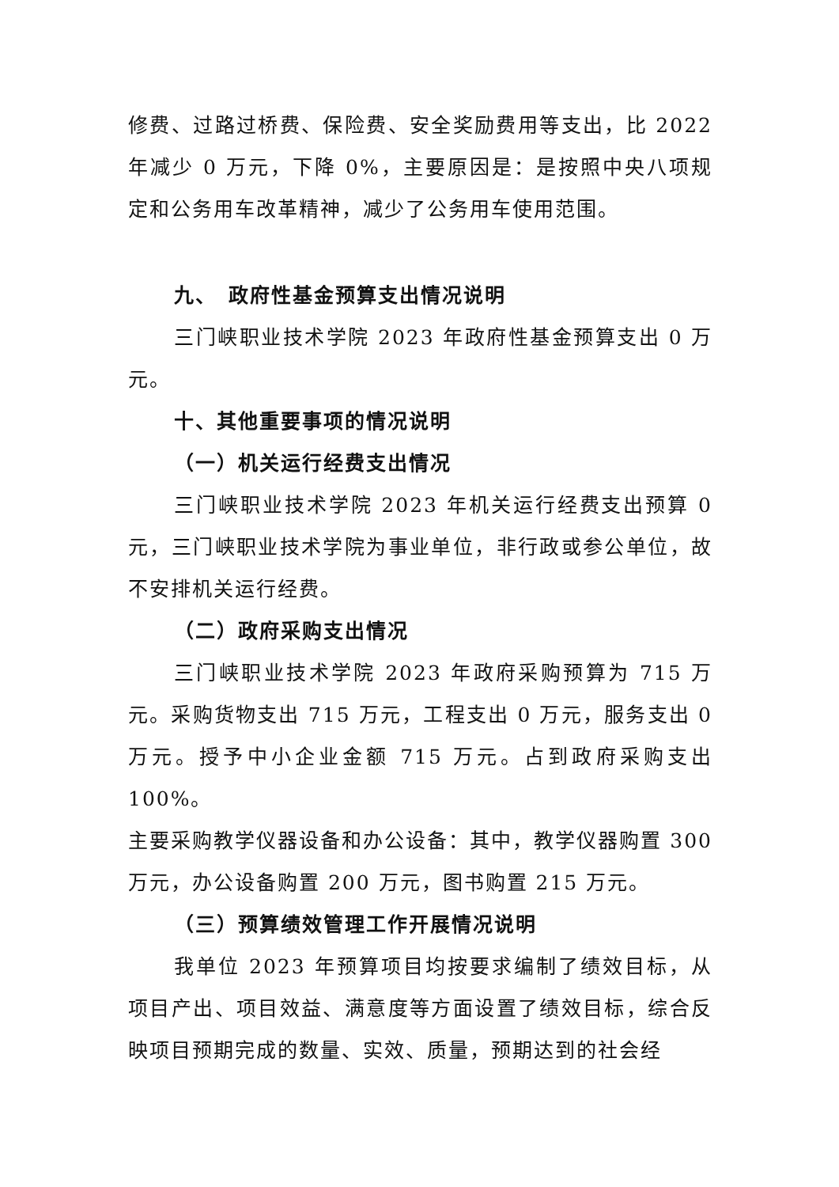修费、过路过桥费、保险费、安全奖励费用等支出，比 2022 年减少 0 万元，下降 0%，主要原因是：是按照中央八项规定和公务用车改革精神，减少了公务用车使用范围。
九、　政府性基金预算支出情况说明
三门峡职业技术学院 2023 年政府性基金预算支出 0 万元。
十、其他重要事项的情况说明
（一）机关运行经费支出情况
三门峡职业技术学院 2023 年机关运行经费支出预算 0 元，三门峡职业技术学院为事业单位，非行政或参公单位，故不安排机关运行经费。
（二）政府采购支出情况
三门峡职业技术学院 2023 年政府采购预算为 715 万元。采购货物支出 715 万元，工程支出 0 万元，服务支出 0 万元。授予中小企业金额 715 万元。占到政府采购支出 100%。
主要采购教学仪器设备和办公设备：其中，教学仪器购置 300 万元，办公设备购置 200 万元，图书购置 215 万元。
（三）预算绩效管理工作开展情况说明
我单位 2023 年预算项目均按要求编制了绩效目标，从项目产出、项目效益、满意度等方面设置了绩效目标，综合反映项目预期完成的数量、实效、质量，预期达到的社会经